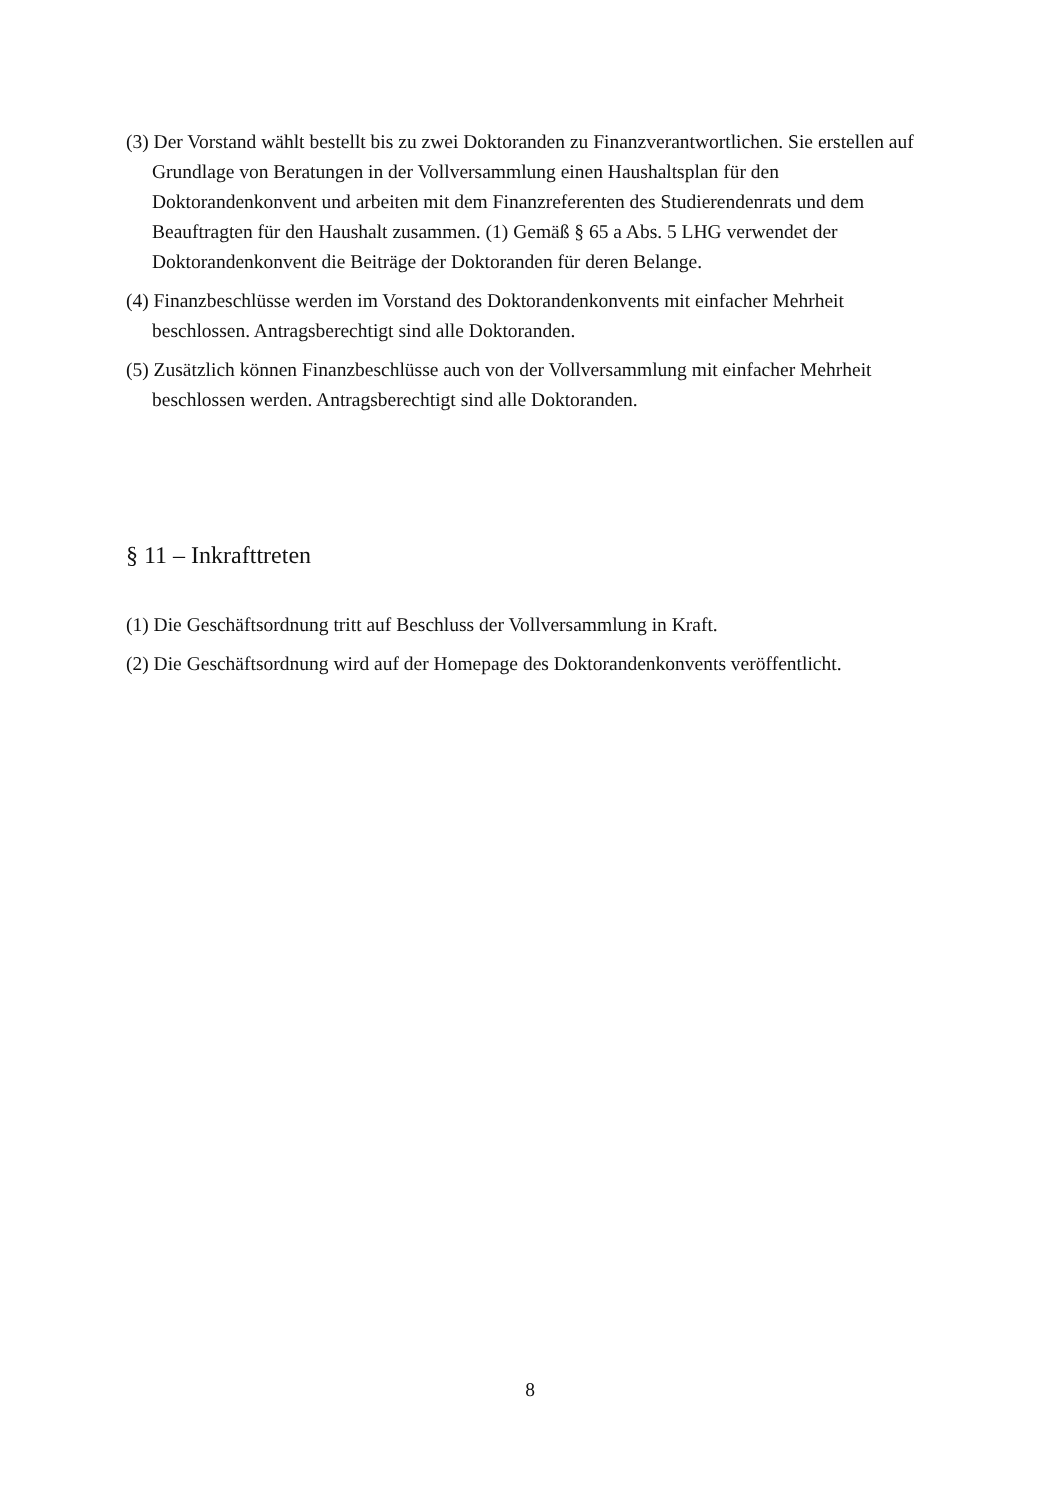(3) Der Vorstand wählt bestellt bis zu zwei Doktoranden zu Finanzverantwortlichen. Sie erstellen auf Grundlage von Beratungen in der Vollversammlung einen Haushaltsplan für den Doktorandenkonvent und arbeiten mit dem Finanzreferenten des Studierendenrats und dem Beauftragten für den Haushalt zusammen. (1) Gemäß § 65 a Abs. 5 LHG verwendet der Doktorandenkonvent die Beiträge der Doktoranden für deren Belange.
(4) Finanzbeschlüsse werden im Vorstand des Doktorandenkonvents mit einfacher Mehrheit beschlossen. Antragsberechtigt sind alle Doktoranden.
(5) Zusätzlich können Finanzbeschlüsse auch von der Vollversammlung mit einfacher Mehrheit beschlossen werden. Antragsberechtigt sind alle Doktoranden.
§ 11 – Inkrafttreten
(1) Die Geschäftsordnung tritt auf Beschluss der Vollversammlung in Kraft.
(2) Die Geschäftsordnung wird auf der Homepage des Doktorandenkonvents veröffentlicht.
8